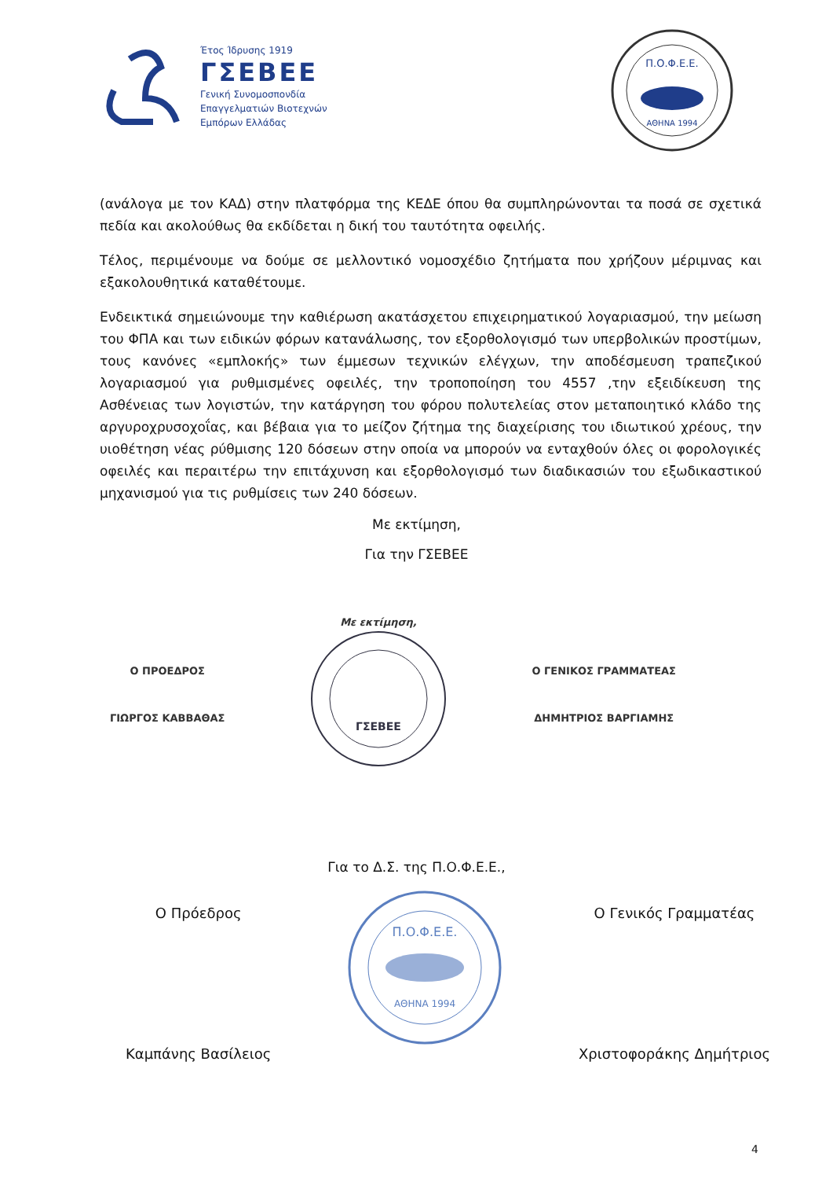Έτος Ίδρυσης 1919
ΓΣΕΒΕΕ
Γενική Συνομοσπονδία
Επαγγελματιών Βιοτεχνών
Εμπόρων Ελλάδας
Π.Ο.Φ.Ε.Ε.
ΑΘΗΝΑ 1994
(ανάλογα με τον ΚΑΔ) στην πλατφόρμα της ΚΕΔΕ όπου θα συμπληρώνονται τα ποσά σε σχετικά πεδία και ακολούθως θα εκδίδεται η δική του ταυτότητα οφειλής.
Τέλος, περιμένουμε να δούμε σε μελλοντικό νομοσχέδιο ζητήματα που χρήζουν μέριμνας και εξακολουθητικά καταθέτουμε.
Ενδεικτικά σημειώνουμε την καθιέρωση ακατάσχετου επιχειρηματικού λογαριασμού, την μείωση του ΦΠΑ και των ειδικών φόρων κατανάλωσης, τον εξορθολογισμό των υπερβολικών προστίμων, τους κανόνες «εμπλοκής» των έμμεσων τεχνικών ελέγχων, την αποδέσμευση τραπεζικού λογαριασμού για ρυθμισμένες οφειλές, την τροποποίηση του 4557 ,την εξειδίκευση της Ασθένειας των λογιστών, την κατάργηση του φόρου πολυτελείας στον μεταποιητικό κλάδο της αργυροχρυσοχοΐας, και βέβαια για το μείζον ζήτημα της διαχείρισης του ιδιωτικού χρέους, την υιοθέτηση νέας ρύθμισης 120 δόσεων στην οποία να μπορούν να ενταχθούν όλες οι φορολογικές οφειλές και περαιτέρω την επιτάχυνση και εξορθολογισμό των διαδικασιών του εξωδικαστικού μηχανισμού για τις ρυθμίσεις των 240 δόσεων.
Με εκτίμηση,
Για την ΓΣΕΒΕΕ
Ο ΠΡΟΕΔΡΟΣ
ΓΙΩΡΓΟΣ ΚΑΒΒΑΘΑΣ
Με εκτίμηση,
ΓΣΕΒΕΕ
Ο ΓΕΝΙΚΟΣ ΓΡΑΜΜΑΤΕΑΣ
ΔΗΜΗΤΡΙΟΣ ΒΑΡΓΙΑΜΗΣ
Για το Δ.Σ. της Π.Ο.Φ.Ε.Ε.,
Ο Πρόεδρος
Καμπάνης Βασίλειος
Π.Ο.Φ.Ε.Ε.
ΑΘΗΝΑ 1994
Ο Γενικός Γραμματέας
Χριστοφοράκης Δημήτριος
4